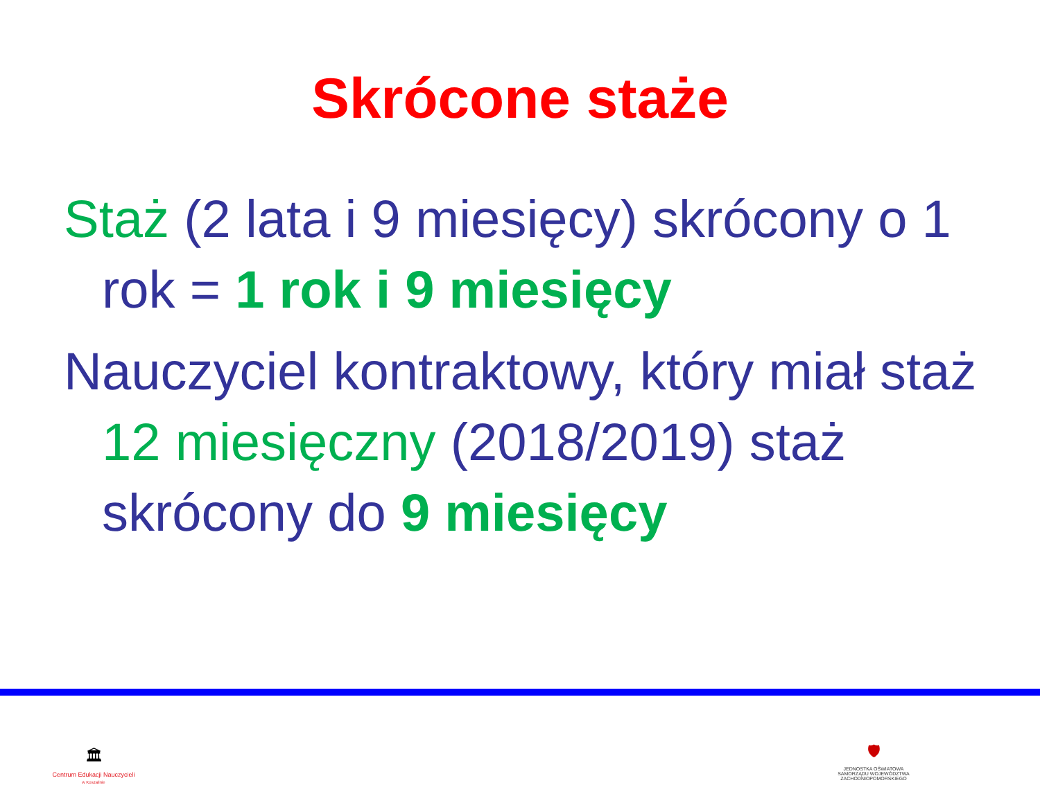Skrócone staże
Staż (2 lata i 9 miesięcy) skrócony o 1 rok = 1 rok i 9 miesięcy
Nauczyciel kontraktowy, który miał staż 12 miesięczny (2018/2019) staż skrócony do 9 miesięcy
🏛
Centrum Edukacji Nauczycieli
w Koszalinie
🛡
JEDNOSTKA OŚWIATOWA
SAMORZĄDU WOJEWÓDZTWA
ZACHODNIOPOMORSKIEGO